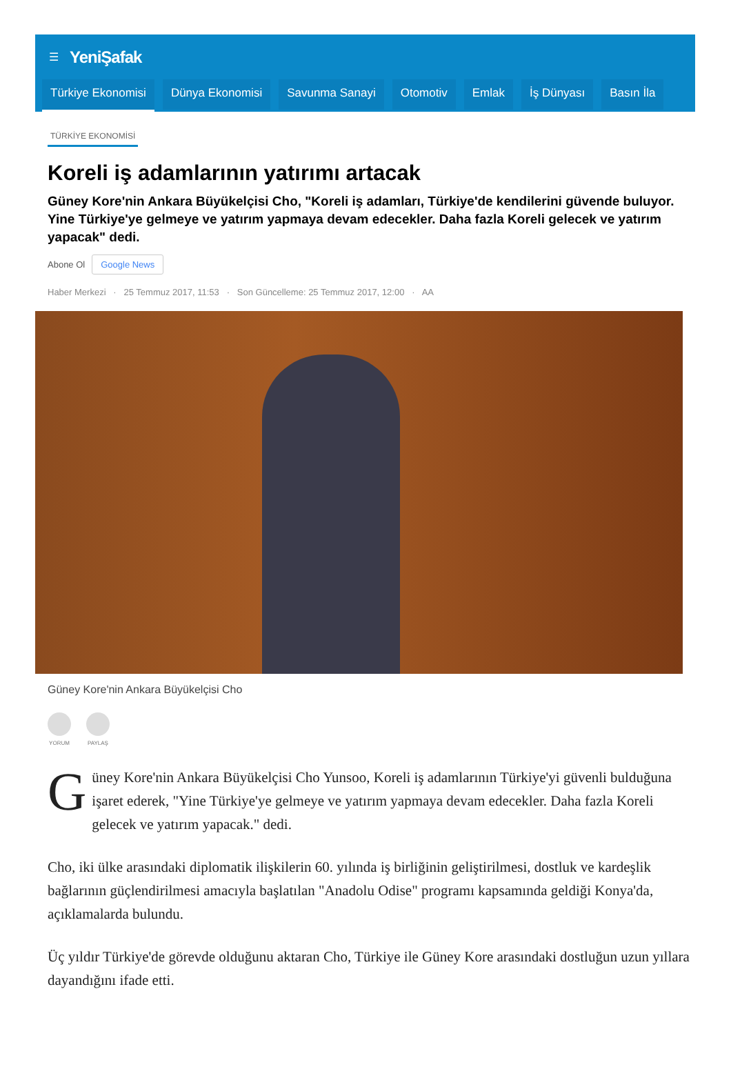☰ YeniŞafak
Türkiye Ekonomisi Dünya Ekonomisi Savunma Sanayi Otomotiv Emlak İş Dünyası Basın İla
TÜRKİYE EKONOMİSİ
Koreli iş adamlarının yatırımı artacak
Güney Kore'nin Ankara Büyükelçisi Cho, "Koreli iş adamları, Türkiye'de kendilerini güvende buluyor. Yine Türkiye'ye gelmeye ve yatırım yapmaya devam edecekler. Daha fazla Koreli gelecek ve yatırım yapacak" dedi.
Abone Ol Google News
Haber Merkezi · 25 Temmuz 2017, 11:53 · Son Güncelleme: 25 Temmuz 2017, 12:00 · AA
Güney Kore'nin Ankara Büyükelçisi Cho
YORUM PAYLAŞ
Güney Kore'nin Ankara Büyükelçisi Cho Yunsoo, Koreli iş adamlarının Türkiye'yi güvenli bulduğuna işaret ederek, "Yine Türkiye'ye gelmeye ve yatırım yapmaya devam edecekler. Daha fazla Koreli gelecek ve yatırım yapacak." dedi.
Cho, iki ülke arasındaki diplomatik ilişkilerin 60. yılında iş birliğinin geliştirilmesi, dostluk ve kardeşlik bağlarının güçlendirilmesi amacıyla başlatılan "Anadolu Odise" programı kapsamında geldiği Konya'da, açıklamalarda bulundu.
Üç yıldır Türkiye'de görevde olduğunu aktaran Cho, Türkiye ile Güney Kore arasındaki dostluğun uzun yıllara dayandığını ifade etti.